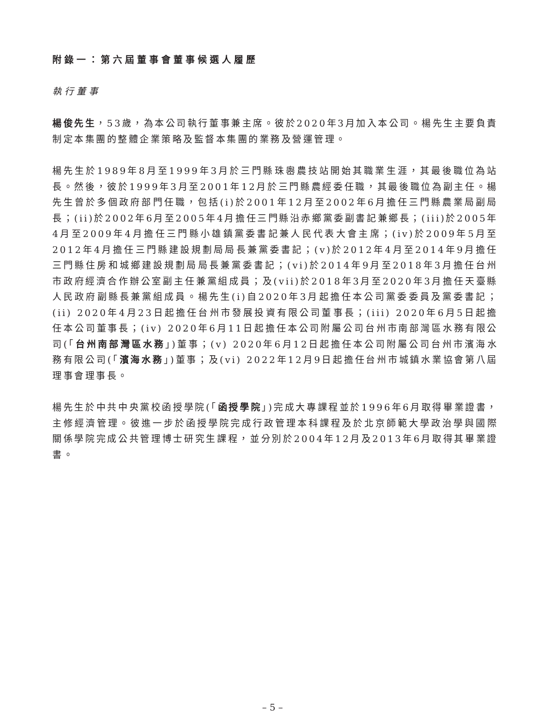附錄一：第六屆董事會董事候選人履歷
執行董事
楊俊先生，53歲，為本公司執行董事兼主席。彼於2020年3月加入本公司。楊先生主要負責制定本集團的整體企業策略及監督本集團的業務及營運管理。
楊先生於1989年8月至1999年3月於三門縣珠嶴農技站開始其職業生涯，其最後職位為站長。然後，彼於1999年3月至2001年12月於三門縣農經委任職，其最後職位為副主任。楊先生曾於多個政府部門任職，包括(i)於2001年12月至2002年6月擔任三門縣農業局副局長；(ii)於2002年6月至2005年4月擔任三門縣沿赤鄉黨委副書記兼鄉長；(iii)於2005年4月至2009年4月擔任三門縣小雄鎮黨委書記兼人民代表大會主席；(iv)於2009年5月至2012年4月擔任三門縣建設規劃局局長兼黨委書記；(v)於2012年4月至2014年9月擔任三門縣住房和城鄉建設規劃局局長兼黨委書記；(vi)於2014年9月至2018年3月擔任台州市政府經濟合作辦公室副主任兼黨組成員；及(vii)於2018年3月至2020年3月擔任天臺縣人民政府副縣長兼黨組成員。楊先生(i)自2020年3月起擔任本公司黨委委員及黨委書記；(ii) 2020年4月23日起擔任台州市發展投資有限公司董事長；(iii) 2020年6月5日起擔任本公司董事長；(iv) 2020年6月11日起擔任本公司附屬公司台州市南部灣區水務有限公司(「台州南部灣區水務」)董事；(v) 2020年6月12日起擔任本公司附屬公司台州市濱海水務有限公司(「濱海水務」)董事；及(vi) 2022年12月9日起擔任台州市城鎮水業協會第八屆理事會理事長。
楊先生於中共中央黨校函授學院(「函授學院」)完成大專課程並於1996年6月取得畢業證書，主修經濟管理。彼進一步於函授學院完成行政管理本科課程及於北京師範大學政治學與國際關係學院完成公共管理博士研究生課程，並分別於2004年12月及2013年6月取得其畢業證書。
– 5 –